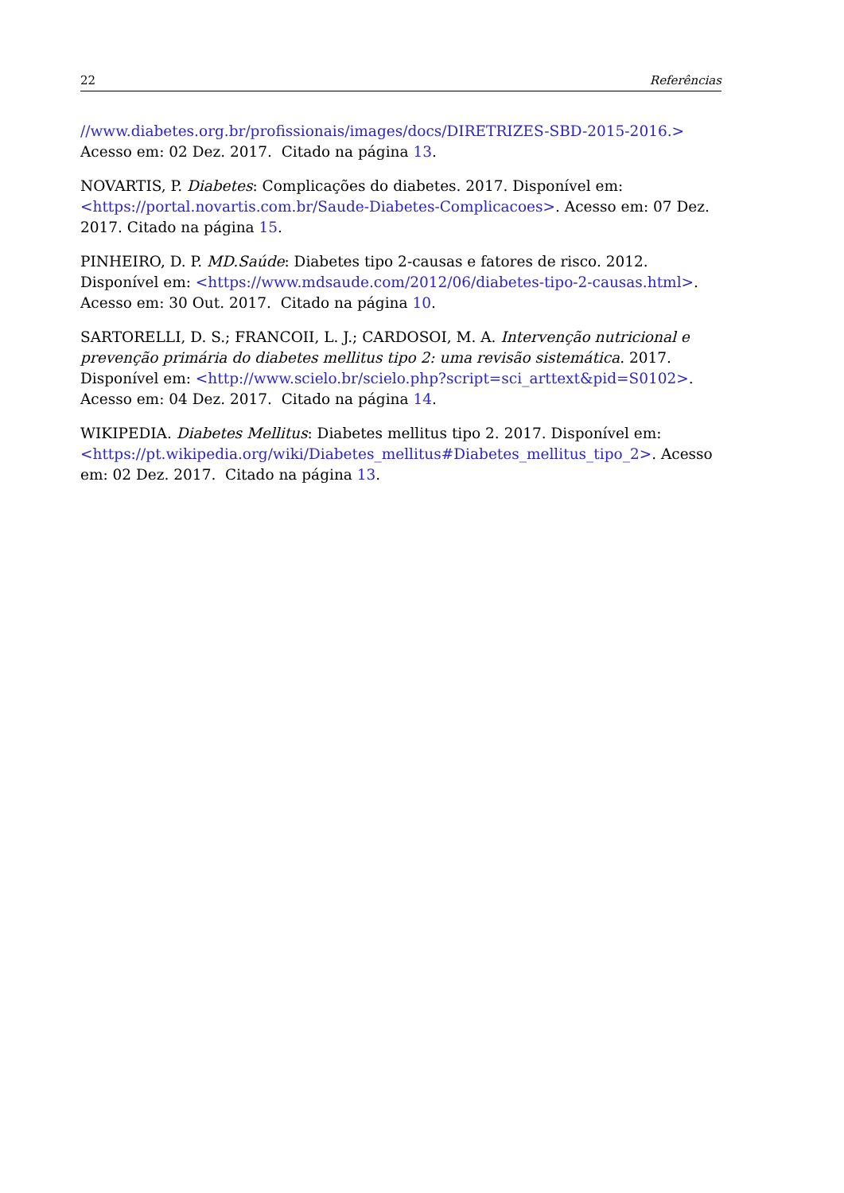22 Referências
//www.diabetes.org.br/profissionais/images/docs/DIRETRIZES-SBD-2015-2016.> Acesso em: 02 Dez. 2017. Citado na página 13.
NOVARTIS, P. Diabetes: Complicações do diabetes. 2017. Disponível em: <https://portal.novartis.com.br/Saude-Diabetes-Complicacoes>. Acesso em: 07 Dez. 2017. Citado na página 15.
PINHEIRO, D. P. MD.Saúde: Diabetes tipo 2-causas e fatores de risco. 2012. Disponível em: <https://www.mdsaude.com/2012/06/diabetes-tipo-2-causas.html>. Acesso em: 30 Out. 2017. Citado na página 10.
SARTORELLI, D. S.; FRANCOII, L. J.; CARDOSOI, M. A. Intervenção nutricional e prevenção primária do diabetes mellitus tipo 2: uma revisão sistemática. 2017. Disponível em: <http://www.scielo.br/scielo.php?script=sci_arttext&pid=S0102>. Acesso em: 04 Dez. 2017. Citado na página 14.
WIKIPEDIA. Diabetes Mellitus: Diabetes mellitus tipo 2. 2017. Disponível em: <https://pt.wikipedia.org/wiki/Diabetes_mellitus#Diabetes_mellitus_tipo_2>. Acesso em: 02 Dez. 2017. Citado na página 13.